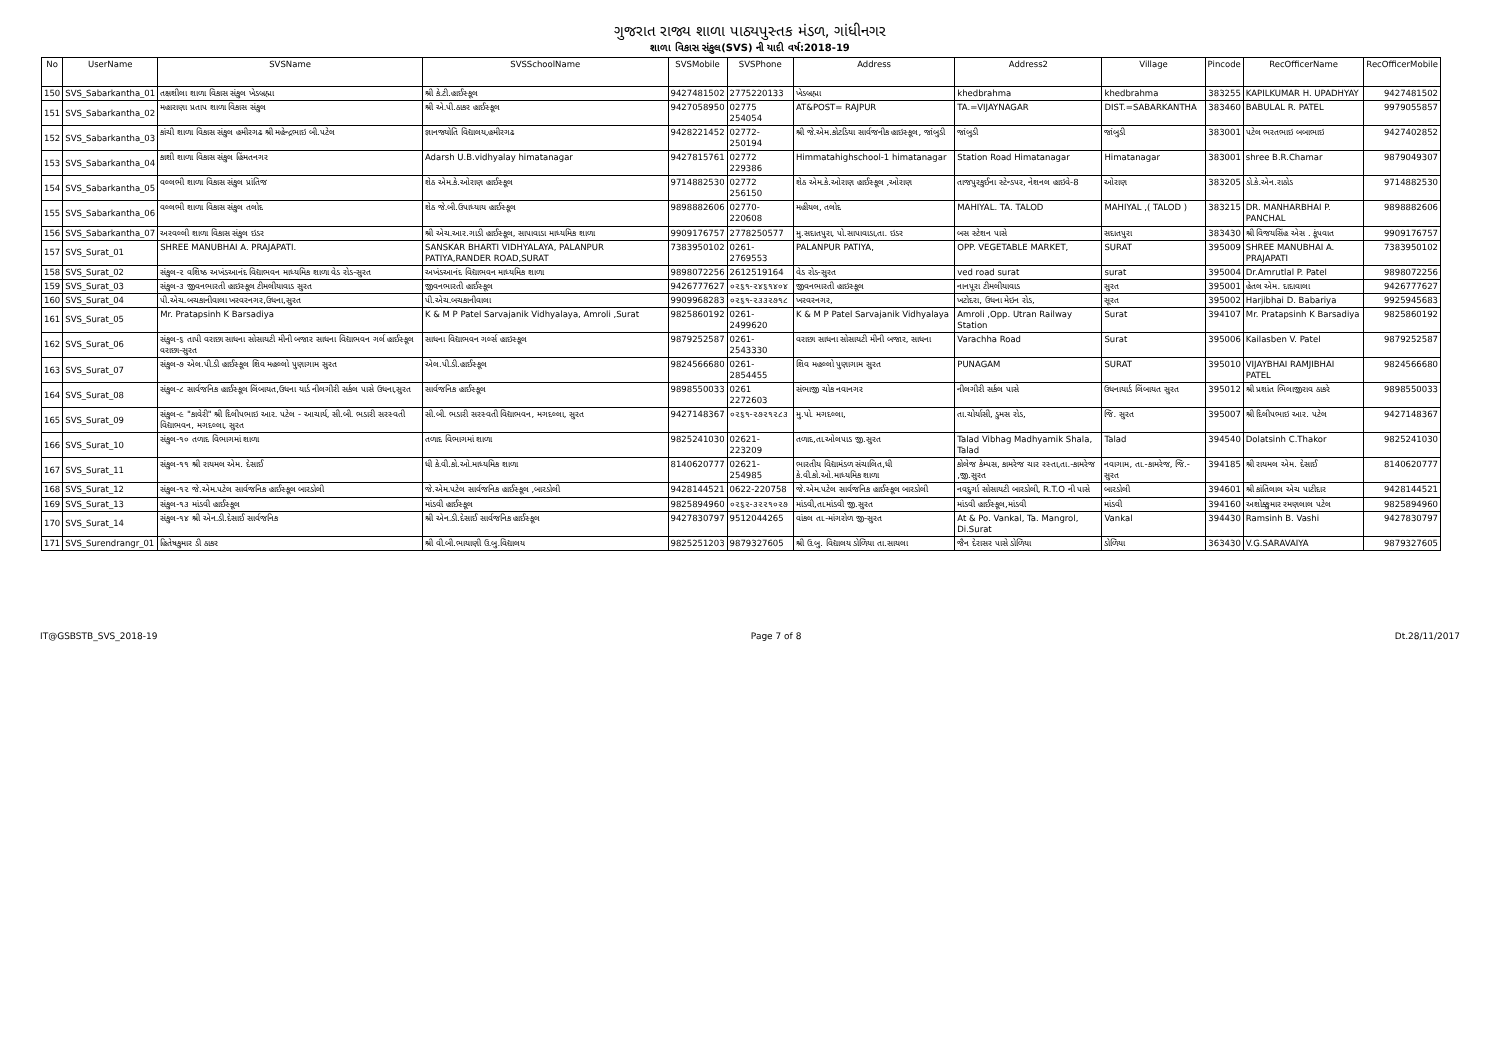ગુજરાત રાજ્ય શાળા પાઠ્યપુસ્તક મંડળ, ગાંધીનગર
શાળા વિકાસ સંકુલ(SVS) ની યાદી વર્ષ:2018-19
| No | UserName | SVSName | SVSSchoolName | SVSMobile | SVSPhone | Address | Address2 | Village | Pincode | RecOfficerName | RecOfficerMobile |
| --- | --- | --- | --- | --- | --- | --- | --- | --- | --- | --- | --- |
| 150 | SVS_Sabarkantha_01 | તક્ષશીલા શાળા વિકાસ સંકુલ ખેડબ્રહ્મા | શ્રી કે.ટી.હાઈસ્કૂલ | 9427481502 | 2775220133 | ખેડબ્રહ્મા | khedbrahma | khedbrahma | 383255 | KAPILKUMAR H. UPADHYAY | 9427481502 |
| 151 | SVS_Sabarkantha_02 | મહારાણા પ્રતાપ શાળા વિકાસ સંકુલ | શ્રી એ.પી.ઠાકર હાઈસ્કૂલ | 9427058950 | 02775 254054 | AT&POST= RAJPUR | TA.=VIJAYNAGAR | DIST.=SABARKANTHA | 383460 | BABULAL R. PATEL | 9979055857 |
| 152 | SVS_Sabarkantha_03 | કાંચી શાળા વિકાસ સંકુલ હમીરગઢ શ્રી મહેન્દ્રભાઇ બી.પટેલ | જ્ઞાનજ્યોતિ વિદ્યાલય,હમીરગઢ | 9428221452 | 02772-250194 | શ્રી જે.એમ.કોટડિયા સાર્વજનીક હાઇસ્કૂલ, જાંબુડી | જાંબુડી | જાંબુડી | 383001 | પટેલ ભરતભાઇ બબાભાઇ | 9427402852 |
| 153 | SVS_Sabarkantha_04 | કાશી શાળા વિકાસ સંકુલ હિંમતનગર | Adarsh U.B.vidhyalay himatanagar | 9427815761 | 02772 229386 | Himmatahighschool-1 himatanagar | Station Road Himatanagar | Himatanagar | 383001 | shree B.R.Chamar | 9879049307 |
| 154 | SVS_Sabarkantha_05 | વલ્લભી શાળા વિકાસ સંકુલ પ્રાંતિજ | શેઠ એમ.કે.ઓરાણ હાઈસ્કૂલ | 9714882530 | 02772 256150 | શેઠ એમ.કે.ઓરાણ હાઈસ્કૂલ ,ઓરાણ | તાજપુરકુઈના સ્ટેન્ડપર, નેશનલ હાઇવે-8 | ઓરાણ | 383205 | ડો.કે.એન.રાઠોડ | 9714882530 |
| 155 | SVS_Sabarkantha_06 | વલ્લભી શાળા વિકાસ સંકુલ તલોદ | શેઠ જે.બી.ઉપાધ્યાય હાઈસ્કૂલ | 9898882606 | 02770-220608 | મહીયલ, તલોદ | MAHIYAL. TA. TALOD | MAHIYAL ,( TALOD ) | 383215 | DR. MANHARBHAI P. PANCHAL | 9898882606 |
| 156 | SVS_Sabarkantha_07 | અરવલ્લી શાળા વિકાસ સંકુલ ઇડર | શ્રી એચ.આર.ગાડી હાઈસ્કૂલ, સાપાવાડા માધ્યમિક શાળા | 9909176757 | 2778250577 | મુ.સદાતપુરા, પો.સાપાવાડા,તા. ઇડર | બસ સ્ટેશન પાસે | સદાતપુરા | 383430 | શ્રી વિજયસિંહ એસ . કૂંપવાત | 9909176757 |
| 157 | SVS_Surat_01 | SHREE MANUBHAI A. PRAJAPATI. | SANSKAR BHARTI VIDHYALAYA, PALANPUR PATIYA,RANDER ROAD,SURAT | 7383950102 | 0261-2769553 | PALANPUR PATIYA, | OPP. VEGETABLE MARKET, | SURAT | 395009 | SHREE MANUBHAI A. PRAJAPATI | 7383950102 |
| 158 | SVS_Surat_02 | સંકુલ-૨ વશિષ્ઠ અખંડઆનંદ વિદ્યાભવન માધ્યમિક શાળા વેડ રોડ-સુરત | અખંડઆનંદ વિદ્યાભવન માધ્યમિક શાળા | 9898072256 | 2612519164 | વેડ રોડ-સુરત | ved road surat | surat | 395004 | Dr.Amrutlal P. Patel | 9898072256 |
| 159 | SVS_Surat_03 | સંકુલ-૩ જીવનભારતી હાઇસ્કૂલ ટીમલીયાવાડ સુરત | જીવનભારતી હાઈસ્કૂલ | 9426777627 | ૦૨૬૧-૨૪૬૧૪૦૪ | જીવનભારતી હાઇસ્કૂલ | નાનપૂરા ટીમલીયાવાડ | સુરત | 395001 | હેતલ એમ. દાદાવાલા | 9426777627 |
| 160 | SVS_Surat_04 | પી.એચ.બચકાનીવાલા ખરવરનગર,ઉધના,સુરત | પી.એચ.બચકાનીવાલા | 9909968283 | ૦૨૬૧-૨૩૩૨૭૧૮ | ખરવરનગર, | ખટોદરા, ઉધના મેઇન રોડ, | સૂરત | 395002 | Harjibhai D. Babariya | 9925945683 |
| 161 | SVS_Surat_05 | Mr. Pratapsinh K Barsadiya | K & M P Patel Sarvajanik Vidhyalaya, Amroli ,Surat | 9825860192 | 0261-2499620 | K & M P Patel Sarvajanik Vidhyalaya | Amroli ,Opp. Utran Railway Station | Surat | 394107 | Mr. Pratapsinh K Barsadiya | 9825860192 |
| 162 | SVS_Surat_06 | સંકુલ-૬ તાપી વરાછા સાધના સોસાયટી મીની બજાર સાધના વિદ્યાભવન ગર્લ હાઈસ્કૂલ વરાછા-સુરત | સાધના વિદ્યાભવન ગર્લ્સ હાઇસ્કૂલ | 9879252587 | 0261-2543330 | વરાછા સાધના સોસાયટી મીની બજાર, સાધના | Varachha Road | Surat | 395006 | Kailasben V. Patel | 9879252587 |
| 163 | SVS_Surat_07 | સંકુલ-૭ એલ.પી.ડી હાઈસ્કૂલ શિવ મહલ્લો પુણાગામ સુરત | એલ.પી.ડી.હાઈસ્કૂલ | 9824566680 | 0261-2854455 | શિવ મહલ્લો પુણાગામ સુરત | PUNAGAM | SURAT | 395010 | VIJAYBHAI RAMJIBHAI PATEL | 9824566680 |
| 164 | SVS_Surat_08 | સંકુલ-૮ સાર્વજનિક હાઈસ્કૂલ લિંબાયત,ઉધના યાર્ડ નીલગીરી સર્કલ પાસે ઉધના,સુરત | સાર્વજનિક હાઈસ્કૂલ | 9898550033 | 0261 2272603 | સંભાજી ચોક નવાનગર | નીલગીરી સર્કલ પાસે | ઉધનાયાર્ડ લિંબાયત સુરત | 395012 | શ્રી પ્રશાંત ભિલાજીરાવ ઠાકરે | 9898550033 |
| 165 | SVS_Surat_09 | સંકુલ-૯ "કાવેરી" શ્રી દિલીપભાઇ આર. પટેલ - આચાર્ય, સી.બી. ભડારી સરસ્વતી વિદ્યાભવન, મગદલ્લા, સુરત | સી.બી. ભડારી સરસ્વતી વિદ્યાભવન, મગદલ્લા, સુરત | 9427148367 | ૦૨૬૧-૨૭૨૧૨૮૩ | મુ.પો. મગદલ્લા, | તા.ચોર્યાસી, ડુમસ રોડ, | જિ. સુરત | 395007 | શ્રી દિલીપભાઇ આર. પટેલ | 9427148367 |
| 166 | SVS_Surat_10 | સંકુલ-૧૦ તળાદ વિભાગમાં શાળા | તળાદ વિભાગમાં શાળા | 9825241030 | 02621-223209 | તળાદ,તા.ઓલપાડ જી.સુરત | Talad Vibhag Madhyamik Shala, Talad | Talad | 394540 | Dolatsinh C.Thakor | 9825241030 |
| 167 | SVS_Surat_11 | સંકુલ-૧૧ શ્રી રાયમલ એમ. દેસાઈ | ધી કે.વી.કો.ઓ.માધ્યમિક શાળા | 8140620777 | 02621-254985 | ભારતીય વિદ્યામંડળ સંચાલિત,ધી કે.વી.કો.ઓ.માધ્યમિક શાળા | કોલેજ કેમ્પસ, કામરેજ ચાર રસ્તા,તા.-કામરેજ ,જી.સુરત | નવાગામ, તા.-કામરેજ, જિ.-સુરત | 394185 | શ્રી રાયમલ એમ. દેસાઈ | 8140620777 |
| 168 | SVS_Surat_12 | સંકુલ-૧૨ જે.એમ.પટેલ સાર્વજનિક હાઈસ્કૂલ બારડોલી | જે.એમ.પટેલ સાર્વજનિક હાઈસ્કૂલ ,બારડોલી | 9428144521 | 0622-220758 | જે.એમ.પટેલ સાર્વજનિક હાઈસ્કૂલ બારડોલી | નવદુર્ગા સોસાયટી બારડોલી, R.T.O ની પાસે | બારડોલી | 394601 | શ્રી કાંતિલાલ એચ પાટીદાર | 9428144521 |
| 169 | SVS_Surat_13 | સંકુલ-૧૩ માંડવી હાઈસ્કૂલ | માંડવી હાઈસ્કૂલ | 9825894960 | ૦૨૬૨-૩૨૨૧૦૨૭ | માંડવી,તા.માંડવી જી.સુરત | માંડવી હાઈસ્કૂલ,માંડવી | માંડવી | 394160 | અશોક્કુમાર રમણલાલ પટેલ | 9825894960 |
| 170 | SVS_Surat_14 | સંકુલ-૧૪ શ્રી એન.ડી.દેસાઈ સાર્વજનિક | શ્રી એન.ડી.દેસાઈ સાર્વજનિક હાઈસ્કૂલ | 9427830797 | 9512044265 | વાંકલ તા.-માંગરોળ જી-સુરત | At & Po. Vankal, Ta. Mangrol, Di.Surat | Vankal | 394430 | Ramsinh B. Vashi | 9427830797 |
| 171 | SVS_Surendrangr_01 | હિતેષકુમાર ડી ઠાકર | શ્રી વી.બી.ભાયાણી ઉ.બુ.વિદ્યાલય | 9825251203 | 9879327605 | શ્રી ઉ.બુ. વિદ્યાલય ડોળિયા તા.સાયલા | જૈન દેરાસર પાસે ડોળિયા | ડોળિયા | 363430 | V.G.SARAVAIYA | 9879327605 |
IT@GSBSTB_SVS_2018-19 Page 7 of 8 Dt.28/11/2017